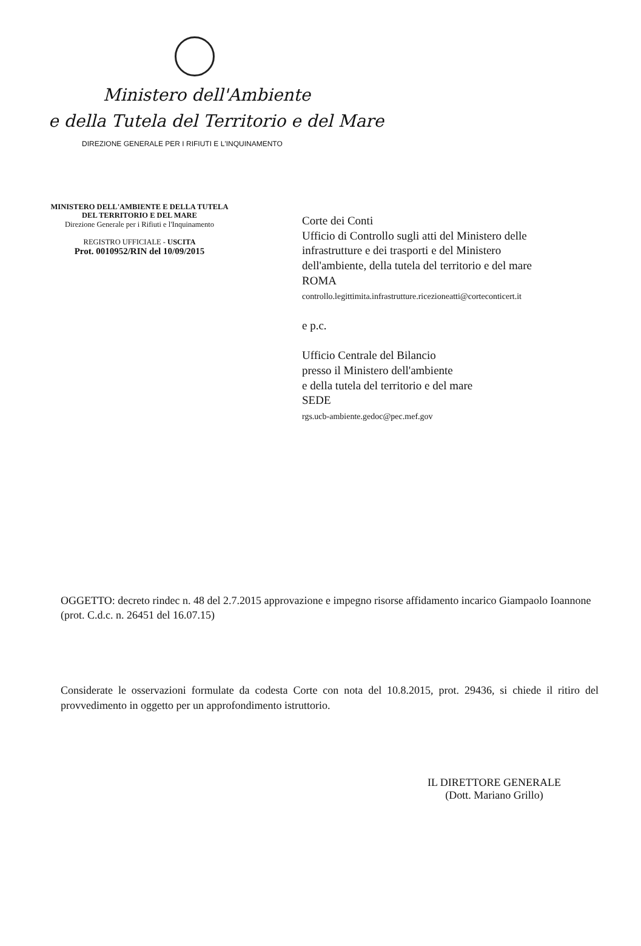Ministero dell'Ambiente
e della Tutela del Territorio e del Mare
DIREZIONE GENERALE PER I RIFIUTI E L'INQUINAMENTO
MINISTERO DELL'AMBIENTE E DELLA TUTELA
DEL TERRITORIO E DEL MARE
Direzione Generale per i Rifiuti e l'Inquinamento
REGISTRO UFFICIALE - USCITA
Prot. 0010952/RIN del 10/09/2015
Corte dei Conti
Ufficio di Controllo sugli atti del Ministero delle
infrastrutture e dei trasporti e del Ministero
dell'ambiente, della tutela del territorio e del mare
ROMA
controllo.legittimita.infrastrutture.ricezioneatti@corteconticert.it
e p.c.
Ufficio Centrale del Bilancio
presso il Ministero dell'ambiente
e della tutela del territorio e del mare
SEDE
rgs.ucb-ambiente.gedoc@pec.mef.gov
OGGETTO: decreto rindec n. 48 del 2.7.2015 approvazione e impegno risorse affidamento incarico Giampaolo Ioannone (prot. C.d.c. n. 26451 del 16.07.15)
Considerate le osservazioni formulate da codesta Corte con nota del 10.8.2015, prot. 29436, si chiede il ritiro del provvedimento in oggetto per un approfondimento istruttorio.
IL DIRETTORE GENERALE
(Dott. Mariano Grillo)